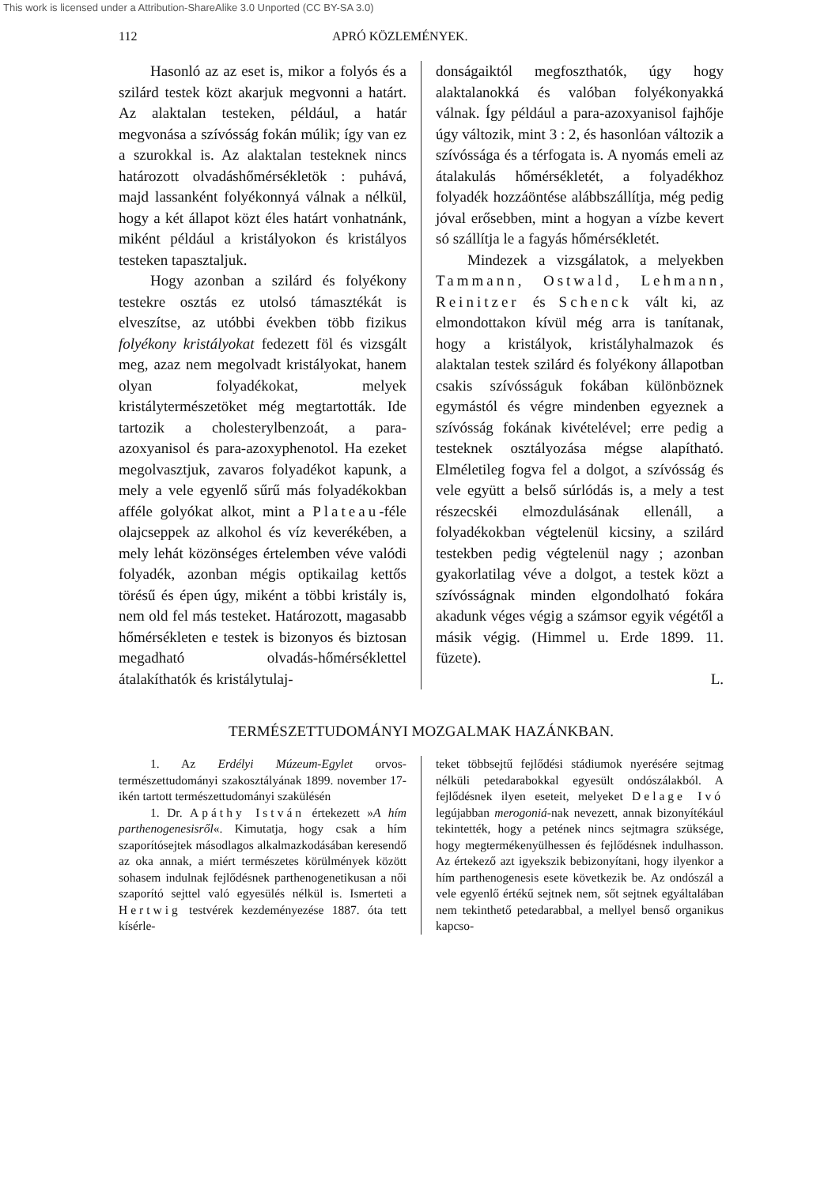This work is licensed under a Attribution-ShareAlike 3.0 Unported (CC BY-SA 3.0)
112 APRÓ KÖZLEMÉNYEK.
Hasonló az az eset is, mikor a folyós és a szilárd testek közt akarjuk megvonni a határt. Az alaktalan testeken, például, a határ megvonása a szívósság fokán múlik; így van ez a szurokkal is. Az alaktalan testeknek nincs határozott olvadáshőmérsékletök : puhává, majd lassanként folyékonnyá válnak a nélkül, hogy a két állapot közt éles határt vonhatnánk, miként például a kristályokon és kristályos testeken tapasztaljuk.
Hogy azonban a szilárd és folyékony testekre osztás ez utolsó támasztékát is elveszítse, az utóbbi években több fizikus folyékony kristályokat fedezett föl és vizsgált meg, azaz nem megolvadt kristályokat, hanem olyan folyadékokat, melyek kristálytermészetöket még megtartották. Ide tartozik a cholesterylbenzoát, a para-azoxyanisol és para-azoxyphenotol. Ha ezeket megolvasztjuk, zavaros folyadékot kapunk, a mely a vele egyenlő sűrű más folyadékokban afféle golyókat alkot, mint a Plateau-féle olajcseppek az alkohol és víz keverékében, a mely lehát közönséges értelemben véve valódi folyadék, azonban mégis optikailag kettős törésű és épen úgy, miként a többi kristály is, nem old fel más testeket. Határozott, magasabb hőmérsékleten e testek is bizonyos és biztosan megadható olvadás-hőmérséklettel átalakíthatók és kristálytulaj-
donságaiktól megfoszthatók, úgy hogy alaktalanokká és valóban folyékonyakká válnak. Így például a para-azoxyanisol fajhője úgy változik, mint 3 : 2, és hasonlóan változik a szívóssága és a térfogata is. A nyomás emeli az átalakulás hőmérsékletét, a folyadékhoz folyadék hozzáöntése alábbszállítja, még pedig jóval erősebben, mint a hogyan a vízbe kevert só szállítja le a fagyás hőmérsékletét.
Mindezek a vizsgálatok, a melyekben Tammann, Ostwald, Lehmann, Reinitzer és Schenck vált ki, az elmondottakon kívül még arra is tanítanak, hogy a kristályok, kristályhalmazok és alaktalan testek szilárd és folyékony állapotban csakis szívósságuk fokában különböznek egymástól és végre mindenben egyeznek a szívósság fokának kivételével; erre pedig a testeknek osztályozása mégse alapítható. Elméletileg fogva fel a dolgot, a szívósság és vele együtt a belső súrlódás is, a mely a test részecskéi elmozdulásának ellenáll, a folyadékokban végtelenül kicsiny, a szilárd testekben pedig végtelenül nagy ; azonban gyakorlatilag véve a dolgot, a testek közt a szívósságnak minden elgondolható fokára akadunk véges végig a számsor egyik végétől a másik végig. (Himmel u. Erde 1899. 11. füzete).
L.
TERMÉSZETTUDOMÁNYI MOZGALMAK HAZÁNKBAN.
1. Az Erdélyi Múzeum-Egylet orvos-természettudományi szakosztályának 1899. november 17-ikén tartott természettudományi szakülésén
1. Dr. Apáthy István értekezett »A hím parthenogenesisről«. Kimutatja, hogy csak a hím szaporítósejtek másodlagos alkalmazkodásában keresendő az oka annak, a miért természetes körülmények között sohasem indulnak fejlődésnek parthenogenetikusan a női szaporító sejttel való egyesülés nélkül is. Ismerteti a Hertwig testvérek kezdeményezése 1887. óta tett kísérle-
teket többsejtű fejlődési stádiumok nyerésére sejtmag nélküli petedarabokkal egyesült ondószálakból. A fejlődésnek ilyen eseteit, melyeket Delage Ivó legújabban merogoniá-nak nevezett, annak bizonyítékául tekintették, hogy a petének nincs sejtmagra szüksége, hogy megtermékenyülhessen és fejlődésnek indulhasson. Az értekező azt igyekszik bebizonyítani, hogy ilyenkor a hím parthenogenesis esete következik be. Az ondószál a vele egyenlő értékű sejtnek nem, sőt sejtnek egyáltalában nem tekinthető petedarabbal, a mellyel benső organikus kapcso-